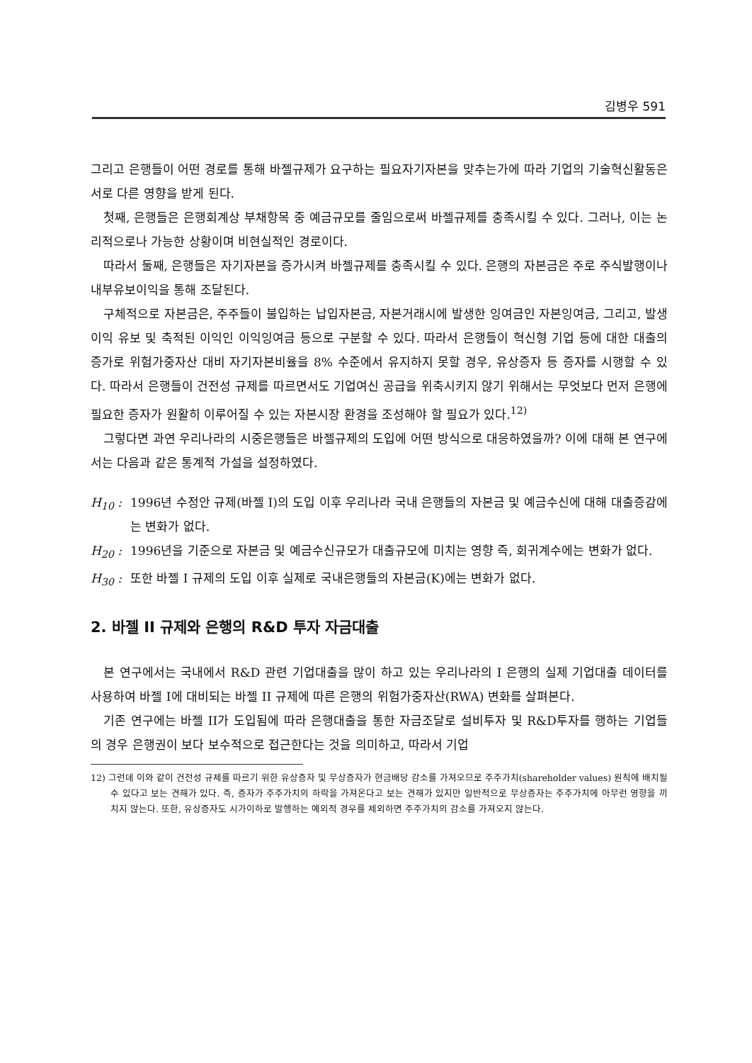김병우 591
그리고 은행들이 어떤 경로를 통해 바젤규제가 요구하는 필요자기자본을 맞추는가에 따라 기업의 기술혁신활동은 서로 다른 영향을 받게 된다.
첫째, 은행들은 은행회계상 부채항목 중 예금규모를 줄임으로써 바젤규제를 충족시킬 수 있다. 그러나, 이는 논리적으로나 가능한 상황이며 비현실적인 경로이다.
따라서 둘째, 은행들은 자기자본을 증가시켜 바젤규제를 충족시킬 수 있다. 은행의 자본금은 주로 주식발행이나 내부유보이익을 통해 조달된다.
구체적으로 자본금은, 주주들이 불입하는 납입자본금, 자본거래시에 발생한 잉여금인 자본잉여금, 그리고, 발생이익 유보 및 축적된 이익인 이익잉여금 등으로 구분할 수 있다. 따라서 은행들이 혁신형 기업 등에 대한 대출의 증가로 위험가중자산 대비 자기자본비율을 8% 수준에서 유지하지 못할 경우, 유상증자 등 증자를 시행할 수 있다. 따라서 은행들이 건전성 규제를 따르면서도 기업여신 공급을 위축시키지 않기 위해서는 무엇보다 먼저 은행에 필요한 증자가 원활히 이루어질 수 있는 자본시장 환경을 조성해야 할 필요가 있다.<sup>12)</sup>
그렇다면 과연 우리나라의 시중은행들은 바젤규제의 도입에 어떤 방식으로 대응하였을까? 이에 대해 본 연구에서는 다음과 같은 통계적 가설을 설정하였다.
H<sub>10</sub> : 1996년 수정안 규제(바젤 I)의 도입 이후 우리나라 국내 은행들의 자본금 및 예금수신에 대해 대출증감에는 변화가 없다.
H<sub>20</sub> : 1996년을 기준으로 자본금 및 예금수신규모가 대출규모에 미치는 영향 즉, 회귀계수에는 변화가 없다.
H<sub>30</sub> : 또한 바젤 I 규제의 도입 이후 실제로 국내은행들의 자본금(K)에는 변화가 없다.
2. 바젤 II 규제와 은행의 R&D 투자 자금대출
본 연구에서는 국내에서 R&D 관련 기업대출을 많이 하고 있는 우리나라의 I 은행의 실제 기업대출 데이터를 사용하여 바젤 I에 대비되는 바젤 II 규제에 따른 은행의 위험가중자산(RWA) 변화를 살펴본다.
기존 연구에는 바젤 II가 도입됨에 따라 은행대출을 통한 자금조달로 설비투자 및 R&D투자를 행하는 기업들의 경우 은행권이 보다 보수적으로 접근한다는 것을 의미하고, 따라서 기업
12) 그런데 이와 같이 건전성 규제를 따르기 위한 유상증자 및 무상증자가 현금배당 감소를 가져오므로 주주가치(shareholder values) 원칙에 배치될 수 있다고 보는 견해가 있다. 즉, 증자가 주주가치의 하락을 가져온다고 보는 견해가 있지만 일반적으로 무상증자는 주주가치에 아무런 영향을 끼치지 않는다. 또한, 유상증자도 시가이하로 발행하는 예외적 경우를 제외하면 주주가치의 감소를 가져오지 않는다.